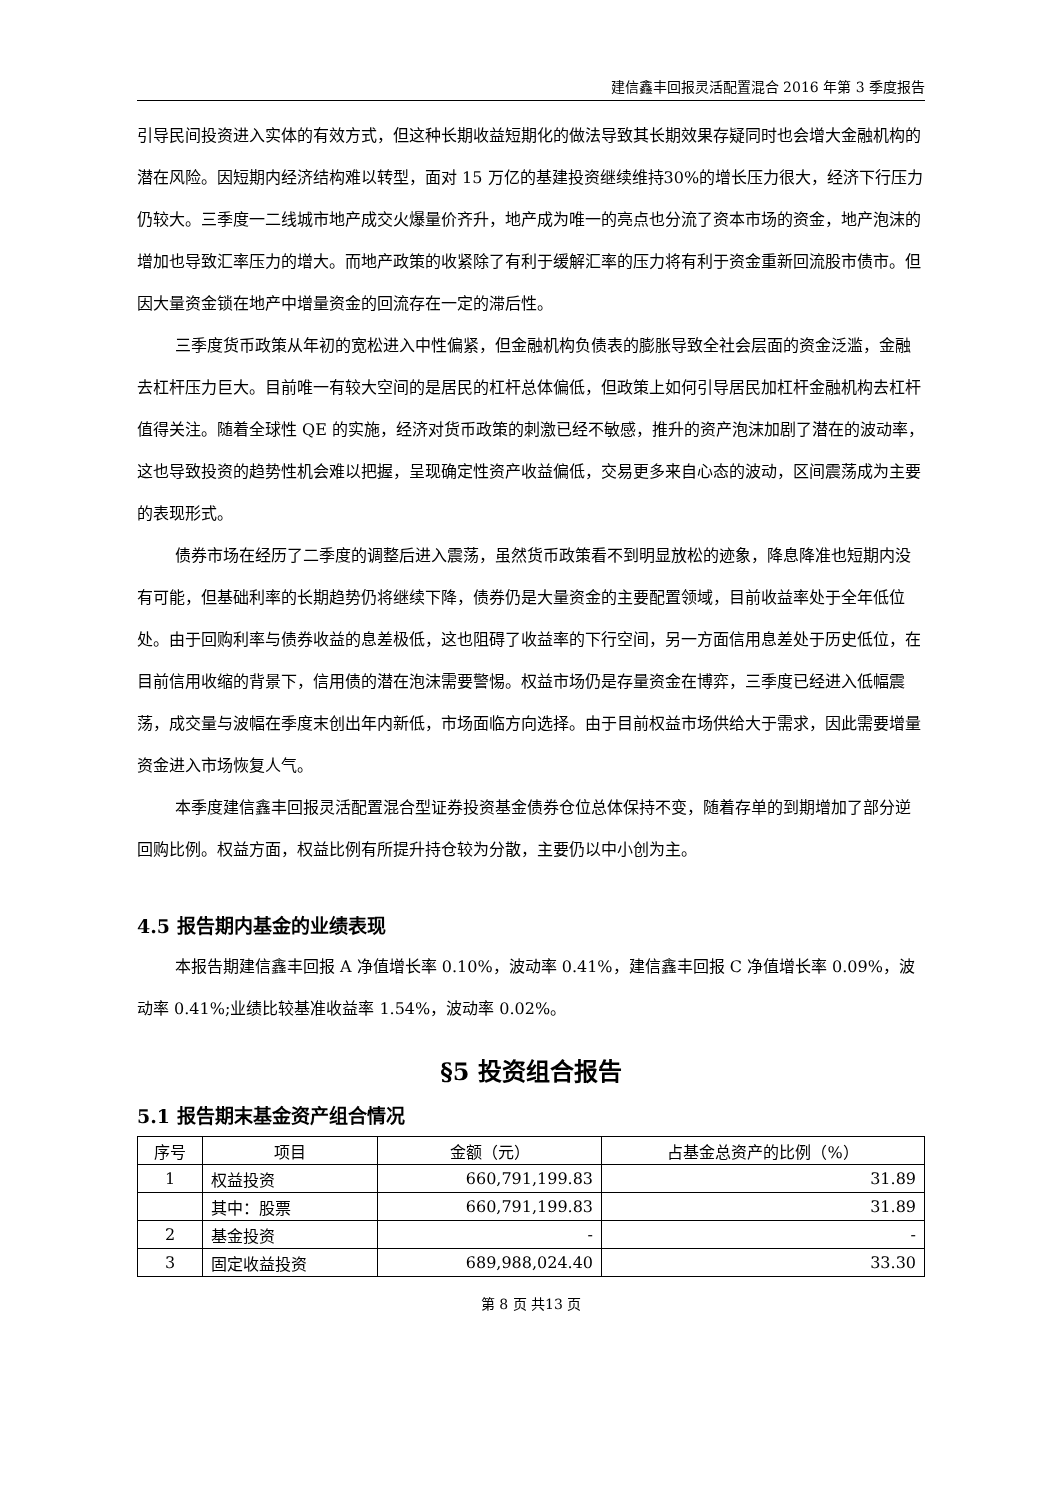建信鑫丰回报灵活配置混合 2016 年第 3 季度报告
引导民间投资进入实体的有效方式，但这种长期收益短期化的做法导致其长期效果存疑同时也会增大金融机构的潜在风险。因短期内经济结构难以转型，面对 15 万亿的基建投资继续维持30%的增长压力很大，经济下行压力仍较大。三季度一二线城市地产成交火爆量价齐升，地产成为唯一的亮点也分流了资本市场的资金，地产泡沫的增加也导致汇率压力的增大。而地产政策的收紧除了有利于缓解汇率的压力将有利于资金重新回流股市债市。但因大量资金锁在地产中增量资金的回流存在一定的滞后性。
三季度货币政策从年初的宽松进入中性偏紧，但金融机构负债表的膨胀导致全社会层面的资金泛滥，金融去杠杆压力巨大。目前唯一有较大空间的是居民的杠杆总体偏低，但政策上如何引导居民加杠杆金融机构去杠杆值得关注。随着全球性 QE 的实施，经济对货币政策的刺激已经不敏感，推升的资产泡沫加剧了潜在的波动率，这也导致投资的趋势性机会难以把握，呈现确定性资产收益偏低，交易更多来自心态的波动，区间震荡成为主要的表现形式。
债券市场在经历了二季度的调整后进入震荡，虽然货币政策看不到明显放松的迹象，降息降准也短期内没有可能，但基础利率的长期趋势仍将继续下降，债券仍是大量资金的主要配置领域，目前收益率处于全年低位处。由于回购利率与债券收益的息差极低，这也阻碍了收益率的下行空间，另一方面信用息差处于历史低位，在目前信用收缩的背景下，信用债的潜在泡沫需要警惕。权益市场仍是存量资金在博弈，三季度已经进入低幅震荡，成交量与波幅在季度末创出年内新低，市场面临方向选择。由于目前权益市场供给大于需求，因此需要增量资金进入市场恢复人气。
本季度建信鑫丰回报灵活配置混合型证券投资基金债券仓位总体保持不变，随着存单的到期增加了部分逆回购比例。权益方面，权益比例有所提升持仓较为分散，主要仍以中小创为主。
4.5 报告期内基金的业绩表现
本报告期建信鑫丰回报 A 净值增长率 0.10%，波动率 0.41%，建信鑫丰回报 C 净值增长率 0.09%，波动率 0.41%;业绩比较基准收益率 1.54%，波动率 0.02%。
§5 投资组合报告
5.1 报告期末基金资产组合情况
| 序号 | 项目 | 金额（元） | 占基金总资产的比例（%） |
| --- | --- | --- | --- |
| 1 | 权益投资 | 660,791,199.83 | 31.89 |
| | 其中：股票 | 660,791,199.83 | 31.89 |
| 2 | 基金投资 | - | - |
| 3 | 固定收益投资 | 689,988,024.40 | 33.30 |
第 8 页 共13 页